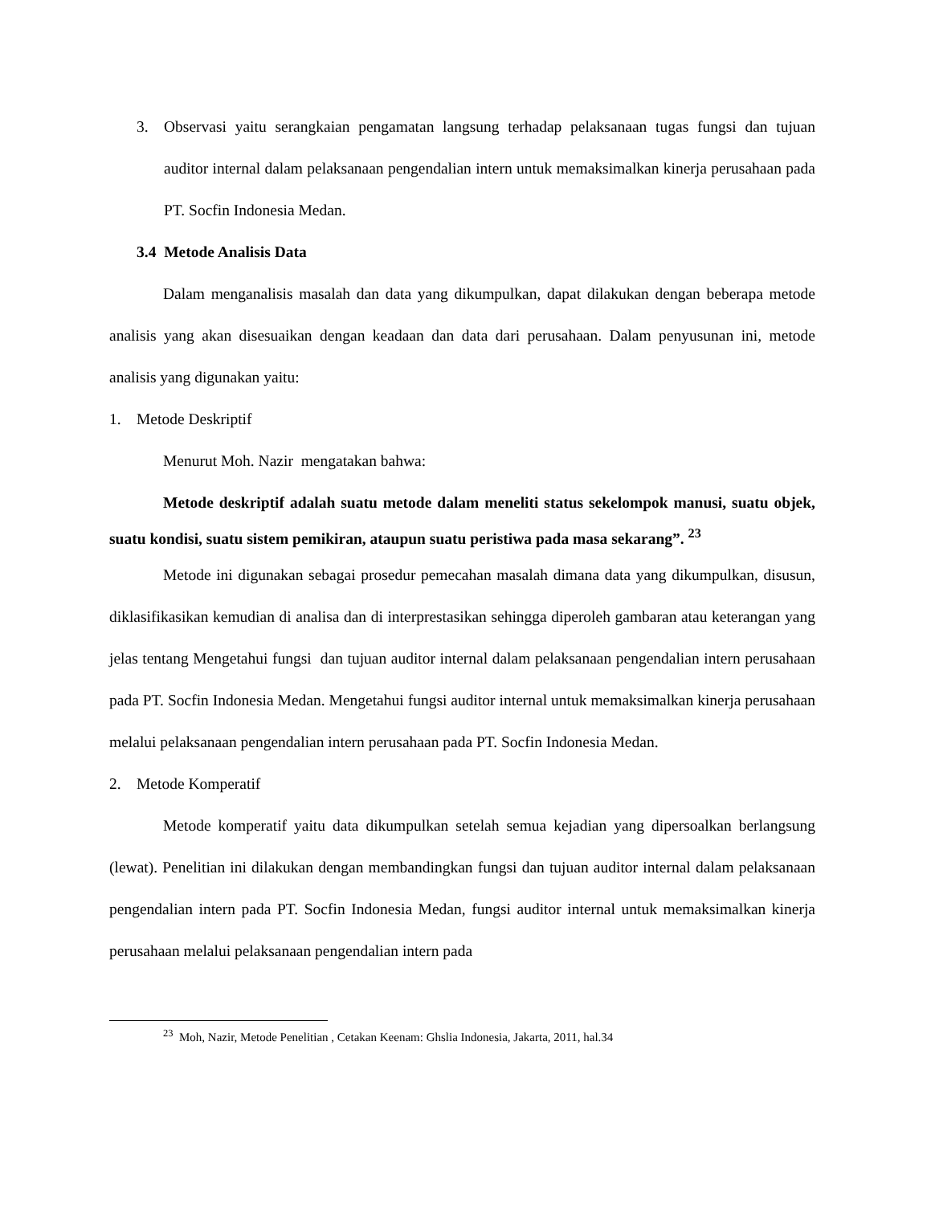3.
Observasi yaitu serangkaian pengamatan langsung terhadap pelaksanaan tugas fungsi dan tujuan auditor internal dalam pelaksanaan pengendalian intern untuk memaksimalkan kinerja perusahaan pada PT. Socfin Indonesia Medan.
3.4 Metode Analisis Data
Dalam menganalisis masalah dan data yang dikumpulkan, dapat dilakukan dengan beberapa metode analisis yang akan disesuaikan dengan keadaan dan data dari perusahaan. Dalam penyusunan ini, metode analisis yang digunakan yaitu:
1. Metode Deskriptif
Menurut Moh. Nazir mengatakan bahwa:
Metode deskriptif adalah suatu metode dalam meneliti status sekelompok manusi, suatu objek, suatu kondisi, suatu sistem pemikiran, ataupun suatu peristiwa pada masa sekarang”. <sup>23</sup>
Metode ini digunakan sebagai prosedur pemecahan masalah dimana data yang dikumpulkan, disusun, diklasifikasikan kemudian di analisa dan di interprestasikan sehingga diperoleh gambaran atau keterangan yang jelas tentang Mengetahui fungsi dan tujuan auditor internal dalam pelaksanaan pengendalian intern perusahaan pada PT. Socfin Indonesia Medan. Mengetahui fungsi auditor internal untuk memaksimalkan kinerja perusahaan melalui pelaksanaan pengendalian intern perusahaan pada PT. Socfin Indonesia Medan.
2. Metode Komperatif
Metode komperatif yaitu data dikumpulkan setelah semua kejadian yang dipersoalkan berlangsung (lewat). Penelitian ini dilakukan dengan membandingkan fungsi dan tujuan auditor internal dalam pelaksanaan pengendalian intern pada PT. Socfin Indonesia Medan, fungsi auditor internal untuk memaksimalkan kinerja perusahaan melalui pelaksanaan pengendalian intern pada
<sup>23</sup> Moh, Nazir, Metode Penelitian , Cetakan Keenam: Ghslia Indonesia, Jakarta, 2011, hal.34